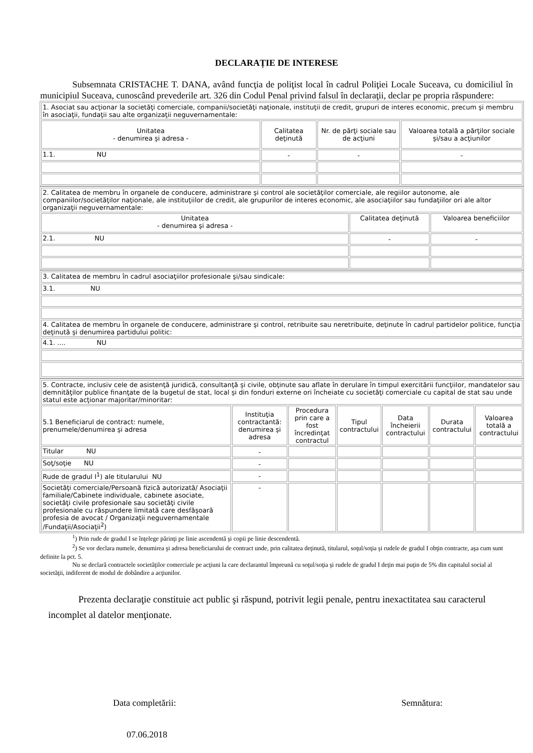DECLARAȚIE DE INTERESE
Subsemnata CRISTACHE T. DANA, având funcţia de poliţist local în cadrul Poliţiei Locale Suceava, cu domiciliul în municipiul Suceava, cunoscând prevederile art. 326 din Codul Penal privind falsul în declaraţii, declar pe propria răspundere:
| 1. Asociat sau acţionar la societăţi comerciale, companii/societăţi naţionale, instituţii de credit, grupuri de interes economic, precum şi membru în asociaţii, fundaţii sau alte organizaţii neguvernamentale: | | | |
| Unitatea - denumirea şi adresa - | Calitatea deţinută | Nr. de părţi sociale sau de acţiuni | Valoarea totală a părţilor sociale şi/sau a acţiunilor |
| 1.1. NU | - | - | - |
| 2. Calitatea de membru în organele de conducere, administrare şi control ale societăţilor comerciale, ale regiilor autonome, ale companiilor/societăţilor naţionale, ale instituţiilor de credit, ale grupurilor de interes economic, ale asociaţiilor sau fundaţiilor ori ale altor organizaţii neguvernamentale: | | |
| Unitatea - denumirea şi adresa - | Calitatea deţinută | Valoarea beneficiilor |
| 2.1. NU | - | - |
| 3. Calitatea de membru în cadrul asociaţiilor profesionale şi/sau sindicale: |
| 3.1. NU |
| 4. Calitatea de membru în organele de conducere, administrare şi control, retribuite sau neretribuite, deţinute în cadrul partidelor politice, funcţia deţinută şi denumirea partidului politic: |
| 4.1. .... NU |
| 5. Contracte, inclusiv cele de asistenţă juridică, consultanţă şi civile, obţinute sau aflate în derulare în timpul exercitării funcţiilor, mandatelor sau demnităţilor publice finanţate de la bugetul de stat, local şi din fonduri externe ori încheiate cu societăţi comerciale cu capital de stat sau unde statul este acţionar majoritar/minoritar: | | | | | | |
| 5.1 Beneficiarul de contract: numele, prenumele/denumirea şi adresa | Instituţia contractantă: denumirea şi adresa | Procedura prin care a fost încredinţat contractul | Tipul contractului | Data încheierii contractului | Durata contractului | Valoarea totală a contractului |
| Titular NU | - | | | | | |
| Soţ/soţie NU | - | | | | | |
| Rude de gradul I<sup>1</sup>) ale titularului NU | - | | | | | |
| Societăţi comerciale/Persoană fizică autorizată/ Asociaţii familiale/Cabinete individuale, cabinete asociate, societăţi civile profesionale sau societăţi civile profesionale cu răspundere limitată care desfăşoară profesia de avocat / Organizaţii neguvernamentale /Fundaţii/Asociaţii<sup>2</sup>) | - | | | | | |
<sup>1</sup>) Prin rude de gradul I se înţelege părinţi pe linie ascendentă şi copii pe linie descendentă.
<sup>2</sup>) Se vor declara numele, denumirea şi adresa beneficiarului de contract unde, prin calitatea deţinută, titularul, soţul/soţia şi rudele de gradul I obţin contracte, aşa cum sunt definite la pct. 5.
Nu se declară contractele societăţilor comerciale pe acţiuni la care declarantul împreună cu soţul/soţia şi rudele de gradul I deţin mai puţin de 5% din capitalul social al societăţii, indiferent de modul de dobândire a acţiunilor.
Prezenta declaraţie constituie act public şi răspund, potrivit legii penale, pentru inexactitatea sau caracterul incomplet al datelor menţionate.
Data completării:
07.06.2018
Semnătura: